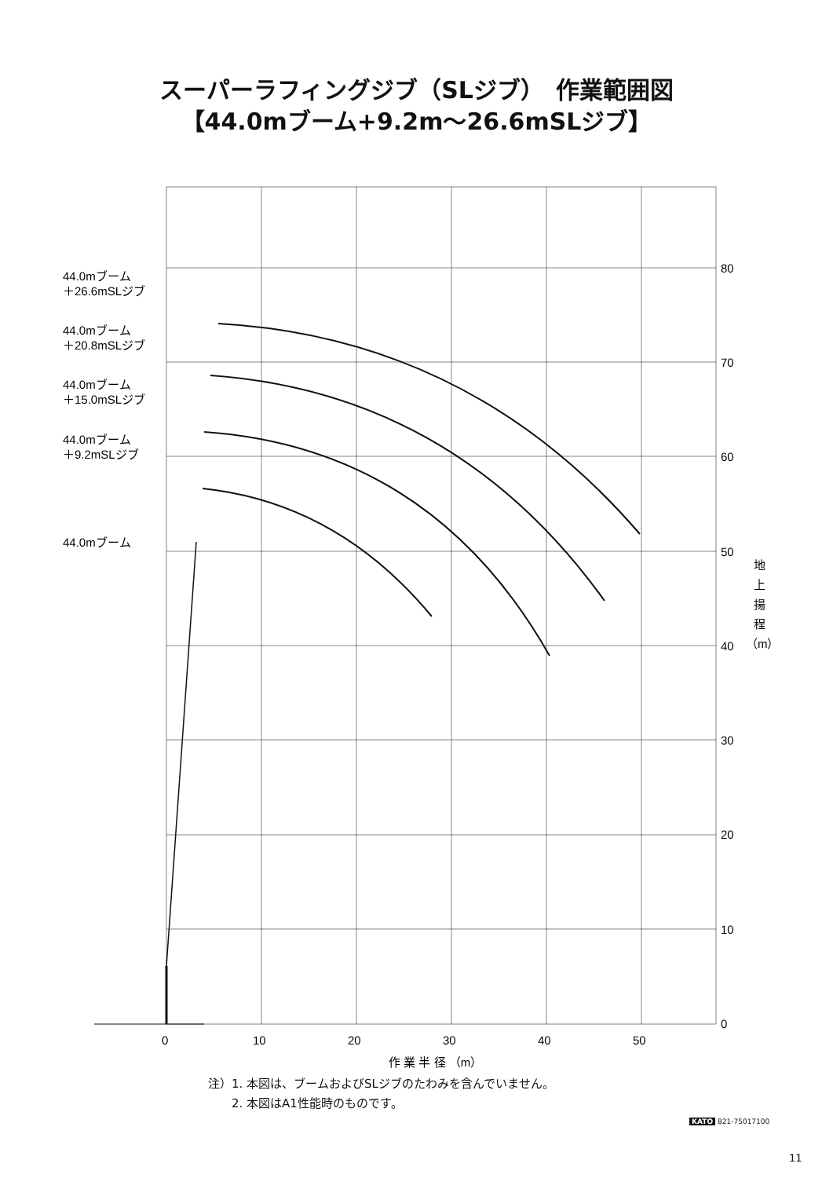スーパーラフィングジブ（SLジブ）　作業範囲図
【44.0mブーム+9.2m〜26.6mSLジブ】
0
10
20
30
40
50
60
70
80
0
10
20
30
40
50
作 業 半 径 （m）
地
上
揚
程
（m）
44.0mブーム
＋26.6mSLジブ
44.0mブーム
＋20.8mSLジブ
44.0mブーム
＋15.0mSLジブ
44.0mブーム
＋9.2mSLジブ
44.0mブーム
注）1. 本図は、ブームおよびSLジブのたわみを含んでいません。
　　2. 本図はA1性能時のものです。
KATO 821-75017100
11